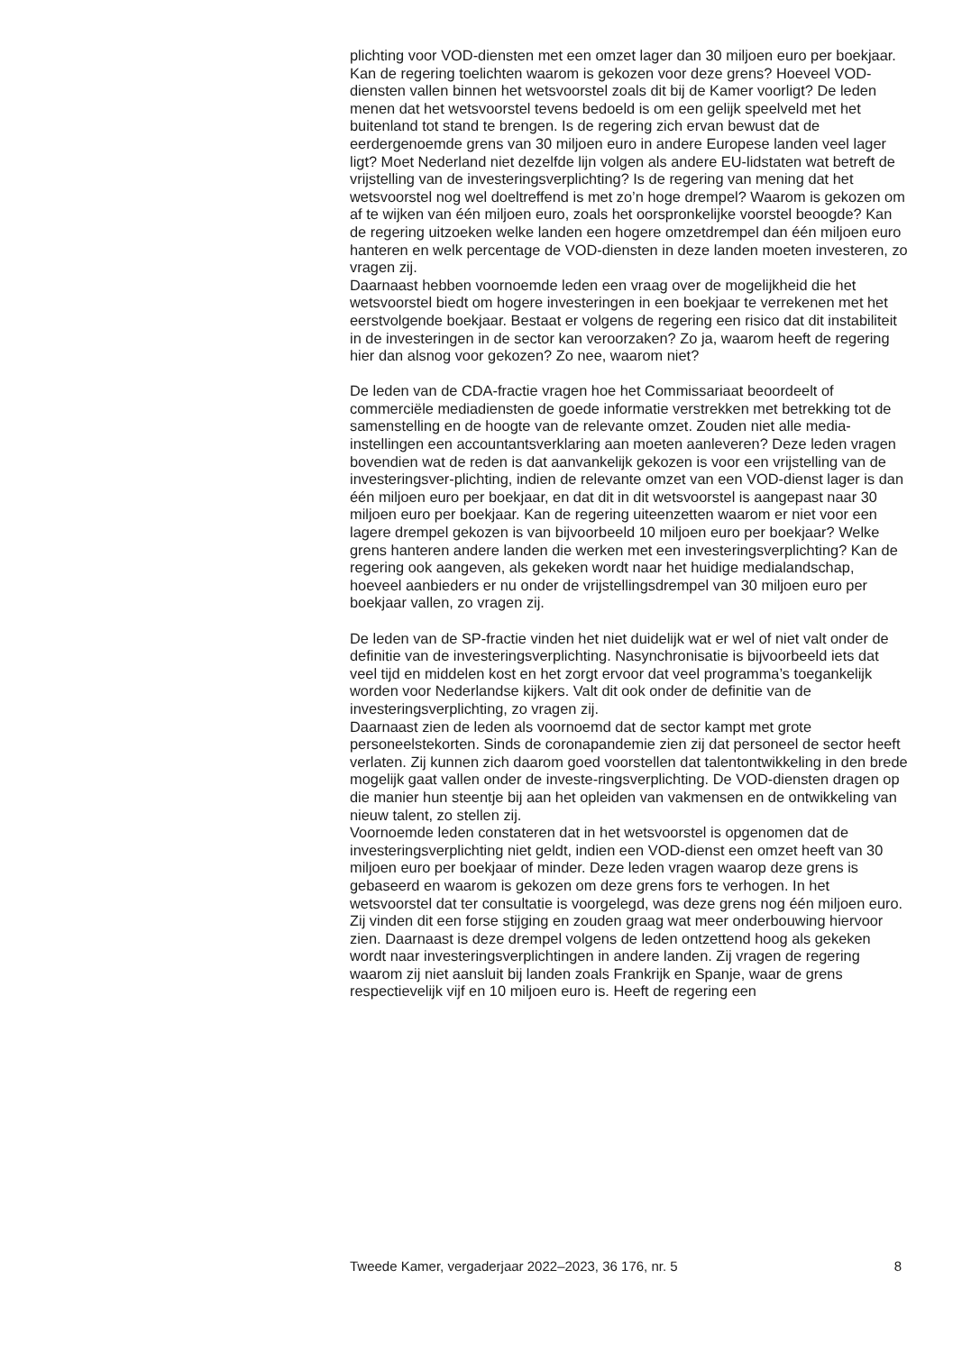plichting voor VOD-diensten met een omzet lager dan 30 miljoen euro per boekjaar. Kan de regering toelichten waarom is gekozen voor deze grens? Hoeveel VOD-diensten vallen binnen het wetsvoorstel zoals dit bij de Kamer voorligt? De leden menen dat het wetsvoorstel tevens bedoeld is om een gelijk speelveld met het buitenland tot stand te brengen. Is de regering zich ervan bewust dat de eerdergenoemde grens van 30 miljoen euro in andere Europese landen veel lager ligt? Moet Nederland niet dezelfde lijn volgen als andere EU-lidstaten wat betreft de vrijstelling van de investeringsverplichting? Is de regering van mening dat het wetsvoorstel nog wel doeltreffend is met zo’n hoge drempel? Waarom is gekozen om af te wijken van één miljoen euro, zoals het oorspronkelijke voorstel beoogde? Kan de regering uitzoeken welke landen een hogere omzetdrempel dan één miljoen euro hanteren en welk percentage de VOD-diensten in deze landen moeten investeren, zo vragen zij.
Daarnaast hebben voornoemde leden een vraag over de mogelijkheid die het wetsvoorstel biedt om hogere investeringen in een boekjaar te verrekenen met het eerstvolgende boekjaar. Bestaat er volgens de regering een risico dat dit instabiliteit in de investeringen in de sector kan veroorzaken? Zo ja, waarom heeft de regering hier dan alsnog voor gekozen? Zo nee, waarom niet?
De leden van de CDA-fractie vragen hoe het Commissariaat beoordeelt of commerciële mediadiensten de goede informatie verstrekken met betrekking tot de samenstelling en de hoogte van de relevante omzet. Zouden niet alle media-instellingen een accountantsverklaring aan moeten aanleveren? Deze leden vragen bovendien wat de reden is dat aanvankelijk gekozen is voor een vrijstelling van de investeringsver-plichting, indien de relevante omzet van een VOD-dienst lager is dan één miljoen euro per boekjaar, en dat dit in dit wetsvoorstel is aangepast naar 30 miljoen euro per boekjaar. Kan de regering uiteenzetten waarom er niet voor een lagere drempel gekozen is van bijvoorbeeld 10 miljoen euro per boekjaar? Welke grens hanteren andere landen die werken met een investeringsverplichting? Kan de regering ook aangeven, als gekeken wordt naar het huidige medialandschap, hoeveel aanbieders er nu onder de vrijstellingsdrempel van 30 miljoen euro per boekjaar vallen, zo vragen zij.
De leden van de SP-fractie vinden het niet duidelijk wat er wel of niet valt onder de definitie van de investeringsverplichting. Nasynchronisatie is bijvoorbeeld iets dat veel tijd en middelen kost en het zorgt ervoor dat veel programma’s toegankelijk worden voor Nederlandse kijkers. Valt dit ook onder de definitie van de investeringsverplichting, zo vragen zij.
Daarnaast zien de leden als voornoemd dat de sector kampt met grote personeelstekorten. Sinds de coronapandemie zien zij dat personeel de sector heeft verlaten. Zij kunnen zich daarom goed voorstellen dat talentontwikkeling in den brede mogelijk gaat vallen onder de investe-ringsverplichting. De VOD-diensten dragen op die manier hun steentje bij aan het opleiden van vakmensen en de ontwikkeling van nieuw talent, zo stellen zij.
Voornoemde leden constateren dat in het wetsvoorstel is opgenomen dat de investeringsverplichting niet geldt, indien een VOD-dienst een omzet heeft van 30 miljoen euro per boekjaar of minder. Deze leden vragen waarop deze grens is gebaseerd en waarom is gekozen om deze grens fors te verhogen. In het wetsvoorstel dat ter consultatie is voorgelegd, was deze grens nog één miljoen euro. Zij vinden dit een forse stijging en zouden graag wat meer onderbouwing hiervoor zien. Daarnaast is deze drempel volgens de leden ontzettend hoog als gekeken wordt naar investeringsverplichtingen in andere landen. Zij vragen de regering waarom zij niet aansluit bij landen zoals Frankrijk en Spanje, waar de grens respectievelijk vijf en 10 miljoen euro is. Heeft de regering een
Tweede Kamer, vergaderjaar 2022–2023, 36 176, nr. 5 8